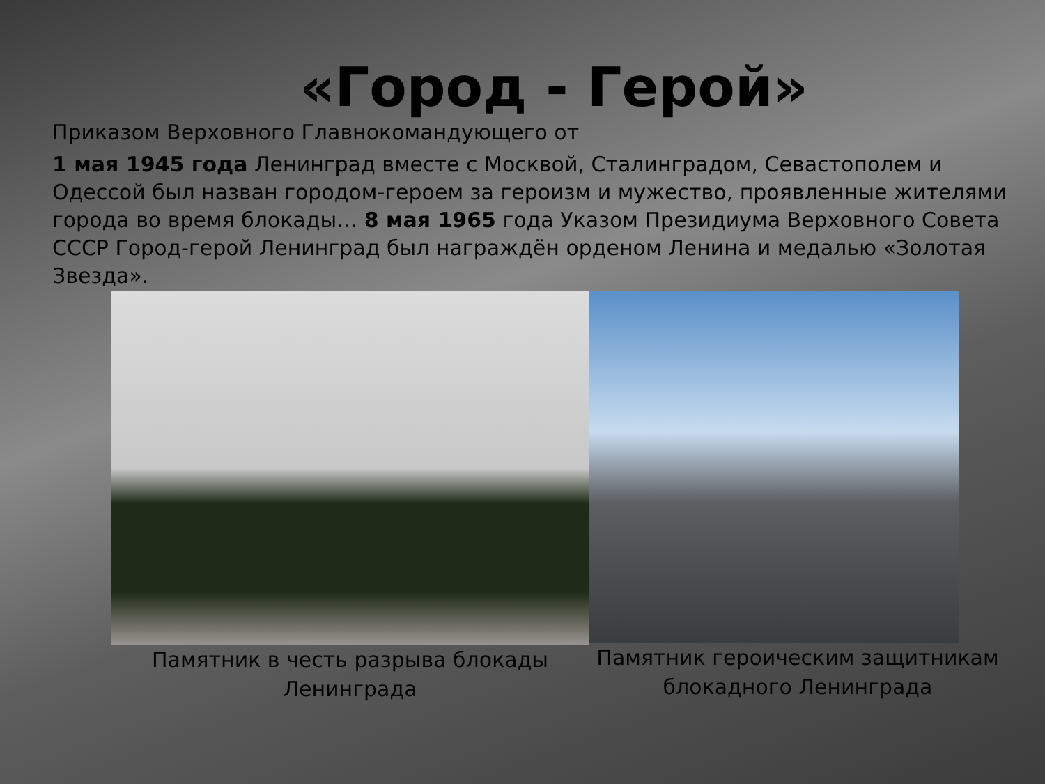«Город - Герой»
Приказом Верховного Главнокомандующего от
1 мая 1945 года Ленинград вместе с Москвой, Сталинградом, Севастополем и Одессой был назван городом-героем за героизм и мужество, проявленные жителями города во время блокады… 8 мая 1965 года Указом Президиума Верховного Совета СССР Город-герой Ленинград был награждён орденом Ленина и медалью «Золотая Звезда».
Памятник в честь разрыва блокады Ленинграда
Памятник героическим защитникам блокадного Ленинграда